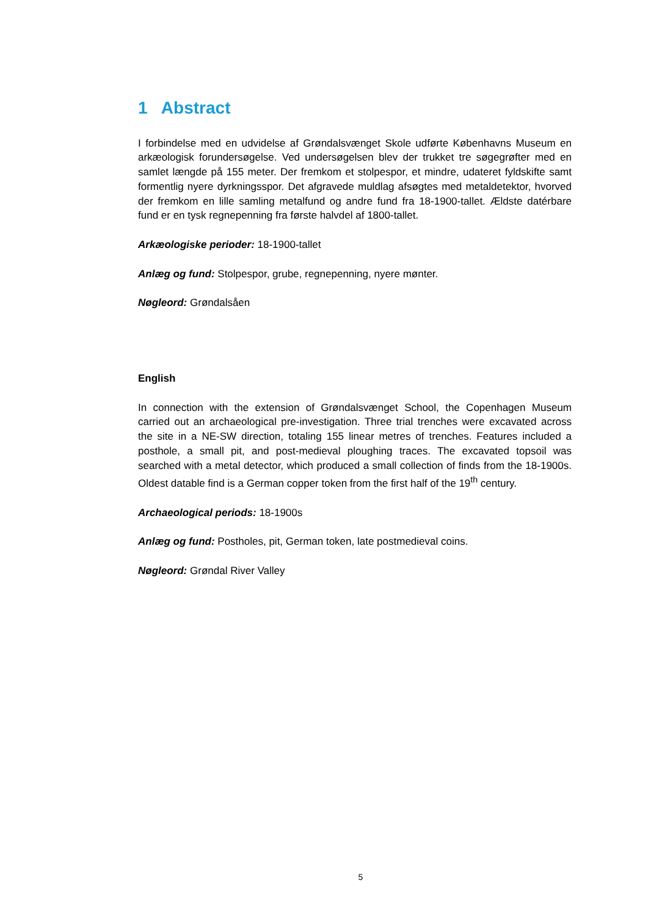1 Abstract
I forbindelse med en udvidelse af Grøndalsvænget Skole udførte Københavns Museum en arkæologisk forundersøgelse. Ved undersøgelsen blev der trukket tre søgegrøfter med en samlet længde på 155 meter. Der fremkom et stolpespor, et mindre, udateret fyldskifte samt formentlig nyere dyrkningsspor. Det afgravede muldlag afsøgtes med metaldetektor, hvorved der fremkom en lille samling metalfund og andre fund fra 18-1900-tallet. Ældste datérbare fund er en tysk regnepenning fra første halvdel af 1800-tallet.
Arkæologiske perioder: 18-1900-tallet
Anlæg og fund: Stolpespor, grube, regnepenning, nyere mønter.
Nøgleord: Grøndalsåen
English
In connection with the extension of Grøndalsvænget School, the Copenhagen Museum carried out an archaeological pre-investigation. Three trial trenches were excavated across the site in a NE-SW direction, totaling 155 linear metres of trenches. Features included a posthole, a small pit, and post-medieval ploughing traces. The excavated topsoil was searched with a metal detector, which produced a small collection of finds from the 18-1900s. Oldest datable find is a German copper token from the first half of the 19<sup>th</sup> century.
Archaeological periods: 18-1900s
Anlæg og fund: Postholes, pit, German token, late postmedieval coins.
Nøgleord: Grøndal River Valley
5